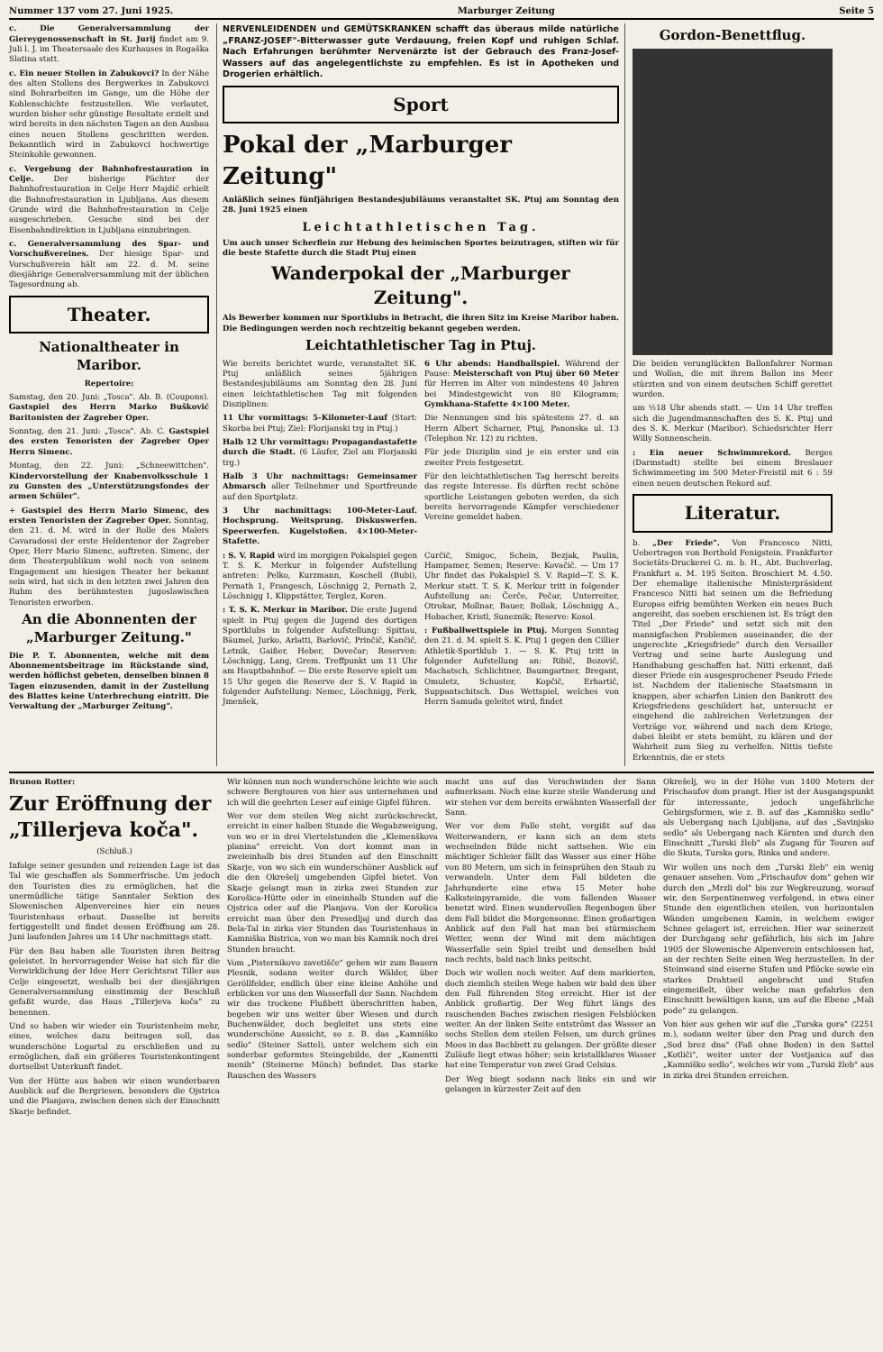Nummer 137 vom 27. Juni 1925. Marburger Zeitung Seite 5
c. Die Generalversammlung der Giereygenossenschaft in St. Jurij findet am 9. Juli l. J. im Theatersaale des Kurhauses in Rogaška Slatina statt.
c. Ein neuer Stollen in Zabukovci? In der Nähe des alten Stollens des Bergwerkes in Zabukovci sind Bohrarbeiten im Gange, um die Höhe der Kohlenschichte festzustellen. Wie verlautet, wurden bisher sehr günstige Resultate erzielt und wird bereits in den nächsten Tagen an den Ausbau eines neuen Stollens geschritten werden. Bekanntlich wird in Zabukovci hochwertige Steinkohle gewonnen.
c. Vergebung der Bahnhofrestauration in Celje. Der bisherige Pächter der Bahnhofrestauration in Celje Herr Majdič erhielt die Bahnofrestauration in Ljubljana. Aus diesem Grunde wird die Bahnhofrestauration in Celje ausgeschrieben. Gesuche sind bei der Eisenbahndirektion in Ljubljana einzubringen.
c. Generalversammlung des Spar- und Vorschußvereines. Der hiesige Spar- und Vorschußverein hält am 22. d. M. seine diesjährige Generalversammlung mit der üblichen Tagesordnung ab.
Theater.
Nationaltheater in Maribor.
Repertoire:
Samstag, den 20. Juni: „Tosca". Ab. B. (Coupons). Gastspiel des Herrn Marko Bušković Baritonisten der Zagreber Oper.
Sonntag, den 21. Juni: „Tosca". Ab. C. Gastspiel des ersten Tenoristen der Zagreber Oper Herrn Simenc.
Montag, den 22. Juni: „Schneewittchen". Kindervorstellung der Knabenvolksschule 1 zu Gunsten des „Unterstützungsfondes der armen Schüler".
+ Gastspiel des Herrn Mario Simenc, des ersten Tenoristen der Zagreber Oper. Sonntag, den 21. d. M. wird in der Rolle des Malers Cavaradossi der erste Heldentenor der Zagreber Oper, Herr Mario Simenc, auftreten. Simenc, der dem Theaterpublikum wohl noch von seinem Engagement am hiesigen Theater her bekannt sein wird, hat sich in den letzten zwei Jahren den Ruhm des berühmtesten jugoslawischen Tenoristen erworben.
An die Abonnenten der „Marburger Zeitung."
Die P. T. Abonnenten, welche mit dem Abonnementsbeitrage im Rückstande sind, werden höflichst gebeten, denselben binnen 8 Tagen einzusenden, damit in der Zustellung des Blattes keine Unterbrechung eintritt. Die Verwaltung der „Marburger Zeitung".
NERVENLEIDENDEN und GEMÜTSKRANKEN schafft das überaus milde natürliche „FRANZ-JOSEF"-Bitterwasser gute Verdauung, freien Kopf und ruhigen Schlaf. Nach Erfahrungen berühmter Nervenärzte ist der Gebrauch des Franz-Josef-Wassers auf das angelegentlichste zu empfehlen. Es ist in Apotheken und Drogerien erhältlich.
Sport
Pokal der „Marburger Zeitung"
Anläßlich seines fünfjährigen Bestandesjubiläums veranstaltet SK. Ptuj am Sonntag den 28. Juni 1925 einen
Leichtathletischen Tag.
Um auch unser Scherflein zur Hebung des heimischen Sportes beizutragen, stiften wir für die beste Stafette durch die Stadt Ptuj einen
Wanderpokal der „Marburger Zeitung".
Als Bewerber kommen nur Sportklubs in Betracht, die ihren Sitz im Kreise Maribor haben. Die Bedingungen werden noch rechtzeitig bekannt gegeben werden.
Leichtathletischer Tag in Ptuj.
Wie bereits berichtet wurde, veranstaltet SK. Ptuj anläßlich seines 5jährigen Bestandesjubiläums am Sonntag den 28. Juni einen leichtathletischen Tag mit folgenden Disziplinen:
11 Uhr vormittags: 5-Kilometer-Lauf (Start: Skorba bei Ptuj; Ziel: Florijanski trg in Ptuj.)
Halb 12 Uhr vormittags: Propagandastafette durch die Stadt. (6 Läufer, Ziel am Florjanski trg.)
Halb 3 Uhr nachmittags: Gemeinsamer Abmarsch aller Teilnehmer und Sportfreunde auf den Sportplatz.
3 Uhr nachmittags: 100-Meter-Lauf. Hochsprung. Weitsprung. Diskuswerfen. Speerwerfen. Kugelstoßen. 4×100-Meter-Stafette.
6 Uhr abends: Handballspiel. Während der Pause: Meisterschaft von Ptuj über 60 Meter für Herren im Alter von mindestens 40 Jahren bei Mindestgewicht von 80 Kilogramm; Gymkhana-Stafette 4×100 Meter.
Die Nennungen sind bis spätestens 27. d. an Herrn Albert Scharner, Ptuj, Panonska ul. 13 (Telephon Nr. 12) zu richten.
Für jede Disziplin sind je ein erster und ein zweiter Preis festgesetzt.
Für den leichtathletischen Tag herrscht bereits das regste Interesse. Es dürften recht schöne sportliche Leistungen geboten werden, da sich bereits hervorragende Kämpfer verschiedener Vereine gemeldet haben.
: S. V. Rapid wird im morgigen Pokalspiel gegen T. S. K. Merkur in folgender Aufstellung antreten: Pelko, Kurzmann, Koschell (Bubi), Pernath 1, Frangesch, Löschnigg 2, Pernath 2, Löschnigg 1, Klippstätter, Terglez, Koren.
: T. S. K. Merkur in Maribor. Die erste Jugend spielt in Ptuj gegen die Jugend des dortigen Sportklubs in folgender Aufstellung: Spittau, Bäumel, Jurko, Arlatti, Barlovič, Prinčič, Kančič, Letnik, Gaißer, Heber, Dovečar; Reserven: Löschnigg, Lang, Grem. Treffpunkt um 11 Uhr am Hauptbahnhof. — Die erste Reserve spielt um 15 Uhr gegen die Reserve der S. V. Rapid in folgender Aufstellung: Nemec, Löschnigg, Ferk, Jmenšek,
Curčič, Smigoc, Schein, Bezjak, Paulin, Hampamer, Semen; Reserve: Kovačič. — Um 17 Uhr findet das Pokalspiel S. V. Rapid—T. S. K. Merkur statt. T. S. K. Merkur tritt in folgender Aufstellung an: Čerče, Pečar, Unterreiter, Otrokar, Mollnar, Bauer, Bollak, Löschnigg A., Hobacher, Kristl, Suneznik; Reserve: Kosol.
: Fußballwettspiele in Ptuj. Morgen Sonntag den 21. d. M. spielt S. K. Ptuj 1 gegen den Cillier Athletik-Sportklub 1. — S. K. Ptuj tritt in folgender Aufstellung an: Ribič, Bozovič, Machatsch, Schlichtner, Baumgartner, Bregant, Omuletz, Schuster, Kopčič, Erhartič, Suppantschitsch. Das Wettspiel, welches von Herrn Samuda geleitet wird, findet
Gordon-Benettflug.
Die beiden verunglückten Ballonfahrer Norman und Wollan, die mit ihrem Ballon ins Meer stürzten und von einem deutschen Schiff gerettet wurden.
um ½18 Uhr abends statt. — Um 14 Uhr treffen sich die Jugendmannschaften des S. K. Ptuj und des S. K. Merkur (Maribor). Schiedsrichter Herr Willy Sonnenschein.
: Ein neuer Schwimmrekord. Berges (Darmstadt) stellte bei einem Breslauer Schwimmeeting im 500 Meter-Freistil mit 6 : 59 einen neuen deutschen Rekord auf.
Literatur.
b. „Der Friede". Von Francesco Nitti, Uebertragen von Berthold Fenigstein. Frankfurter Societäts-Druckerei G. m. b. H., Abt. Buchverlag, Frankfurt a. M. 195 Seiten. Broschiert M. 4.50. Der ehemalige italienische Ministerpräsident Francesco Nitti hat seinen um die Befriedung Europas eifrig bemühten Werken ein neues Buch angereiht, das soeben erschienen ist. Es trägt den Titel „Der Friede" und setzt sich mit den mannigfachen Problemen auseinander, die der ungerechte „Kriegsfriede" durch den Versailler Vertrag und seine harte Auslegung und Handhabung geschaffen hat. Nitti erkennt, daß dieser Friede ein ausgesprochener Pseudo Friede ist. Nachdem der italienische Staatsmann in knappen, aber scharfen Linien den Bankrott des Kriegsfriedens geschildert hat, untersucht er eingehend die zahlreichen Verletzungen der Verträge vor, während und nach dem Kriege, dabei bleibt er stets bemüht, zu klären und der Wahrheit zum Sieg zu verhelfen. Nittis tiefste Erkenntnis, die er stets
Brunon Rotter:
Zur Eröffnung der „Tillerjeva koča".
(Schluß.)
Infolge seiner gesunden und reizenden Lage ist das Tal wie geschaffen als Sommerfrische. Um jedoch den Touristen dies zu ermöglichen, hat die unermüdliche tätige Sanntaler Sektion des Slowenischen Alpenvereines hier ein neues Touristenhaus erbaut. Dasselbe ist bereits fertiggestellt und findet dessen Eröffnung am 28. Juni laufenden Jahres um 14 Uhr nachmittags statt.
Für den Bau haben alle Touristen ihren Beitrag geleistet. In hervorragender Weise hat sich für die Verwirklichung der Idee Herr Gerichtsrat Tiller aus Celje eingesetzt, weshalb bei der diesjährigen Generalversammlung einstimmig der Beschluß gefaßt wurde, das Haus „Tillerjeva koča" zu benennen.
Und so haben wir wieder ein Touristenheim mehr, eines, welches dazu beitragen soll, das wunderschöne Logartal zu erschließen und zu ermöglichen, daß ein größeres Touristenkontingent dortselbst Unterkunft findet.
Von der Hütte aus haben wir einen wunderbaren Ausblick auf die Bergriesen, besonders die Ojstrica und die Planjava, zwischen denen sich der Einschnitt Skarje befindet.
Wir können nun noch wunderschöne leichte wie auch schwere Bergtouren von hier aus unternehmen und ich will die geehrten Leser auf einige Gipfel führen.
Wer vor dem steilen Weg nicht zurückschreckt, erreicht in einer halben Stunde die Wegabzweigung, von wo er in drei Viertelstunden die „Klemenškova planina" erreicht. Von dort kommt man in zweieinhalb bis drei Stunden auf den Einschnitt Skarje, von wo sich ein wunderschöner Ausblick auf die den Okrešelj umgebenden Gipfel bietet. Von Skarje gelangt man in zirka zwei Stunden zur Korošica-Hütte oder in eineinhalb Stunden auf die Ojstrica oder auf die Planjava. Von der Korošica erreicht man über den Presedljaj und durch das Bela-Tal in zirka vier Stunden das Touristenhaus in Kamniška Bistrica, von wo man bis Kamnik noch drei Stunden braucht.
Vom „Pisternikovo zavetišče" gehen wir zum Bauern Plesnik, sodann weiter durch Wälder, über Geröllfelder, endlich über eine kleine Anhöhe und erblicken vor uns den Wasserfall der Sann. Nachdem wir das trockene Flußbett überschritten haben, begeben wir uns weiter über Wiesen und durch Buchenwälder, doch begleitet uns stets eine wunderschöne Aussicht, so z. B. das „Kamniško sedlo" (Steiner Sattel), unter welchem sich ein sonderbar geformtes Steingebilde, der „Kamentti menih" (Steinerne Mönch) befindet. Das starke Rauschen des Wassers
macht uns auf das Verschwinden der Sann aufmerksam. Noch eine kurze steile Wanderung und wir stehen vor dem bereits erwähnten Wasserfall der Sann.
Wer vor dem Falle steht, vergißt auf das Weiterwandern, er kann sich an dem stets wechselnden Bilde nicht sattsehen. Wie ein mächtiger Schleier fällt das Wasser aus einer Höhe von 80 Metern, um sich in feinsprühen den Staub zu verwandeln. Unter dem Fall bildeten die Jahrhunderte eine etwa 15 Meter hohe Kalksteinpyramide, die vom fallenden Wasser benetzt wird. Einen wundervollen Regenbogen über dem Fall bildet die Morgensonne. Einen großartigen Anblick auf den Fall hat man bei stürmischem Wetter, wenn der Wind mit dem mächtigen Wasserfalle sein Spiel treibt und denselben bald nach rechts, bald nach links peitscht.
Doch wir wollen noch weiter. Auf dem markierten, doch ziemlich steilen Wege haben wir bald den über den Fall führenden Steg erreicht. Hier ist der Anblick großartig. Der Weg führt längs des rauschenden Baches zwischen riesigen Felsblöcken weiter. An der linken Seite entströmt das Wasser an sechs Stellen dem steilen Felsen, um durch grünes Moos in das Bachbett zu gelangen. Der größte dieser Zuläufe liegt etwas höher; sein kristallklares Wasser hat eine Temperatur von zwei Grad Celsius.
Der Weg biegt sodann nach links ein und wir gelangen in kürzester Zeit auf den
Okrešelj, wo in der Höhe von 1400 Metern der Frischaufov dom prangt. Hier ist der Ausgangspunkt für interessante, jedoch ungefährliche Gebirgsformen, wie z. B. auf das „Kamniško sedlo" als Uebergang nach Ljubljana, auf das „Savinjsko sedlo" als Uebergang nach Kärnten und durch den Einschnitt „Turski žleb" als Zugang für Touren auf die Skuta, Turska gora, Rinka und andere.
Wir wollen uns noch den „Turski žleb" ein wenig genauer ansehen. Vom „Frischaufov dom" gehen wir durch den „Mrzli dol" bis zur Wegkreuzung, worauf wir, den Serpentinenweg verfolgend, in etwa einer Stunde den eigentlichen steilen, von horizontalen Wänden umgebenen Kamin, in welchem ewiger Schnee gelagert ist, erreichen. Hier war seinerzeit der Durchgang sehr gefährlich, bis sich im Jahre 1905 der Slowenische Alpenverein entschlossen hat, an der rechten Seite einen Weg herzustellen. In der Steinwand sind eiserne Stufen und Pflöcke sowie ein starkes Drahtseil angebracht und Stufen eingemeißelt, über welche man gefahrlos den Einschnitt bewältigen kann, um auf die Ebene „Mali pode" zu gelangen.
Von hier aus gehen wir auf die „Turska gora" (2251 m.), sodann weiter über den Prag und durch den „Sod brez dna" (Faß ohne Boden) in den Sattel „Kotliči", weiter unter der Vostjanica auf das „Kamniško sedlo", welches wir vom „Turski žleb" aus in zirka drei Stunden erreichen.